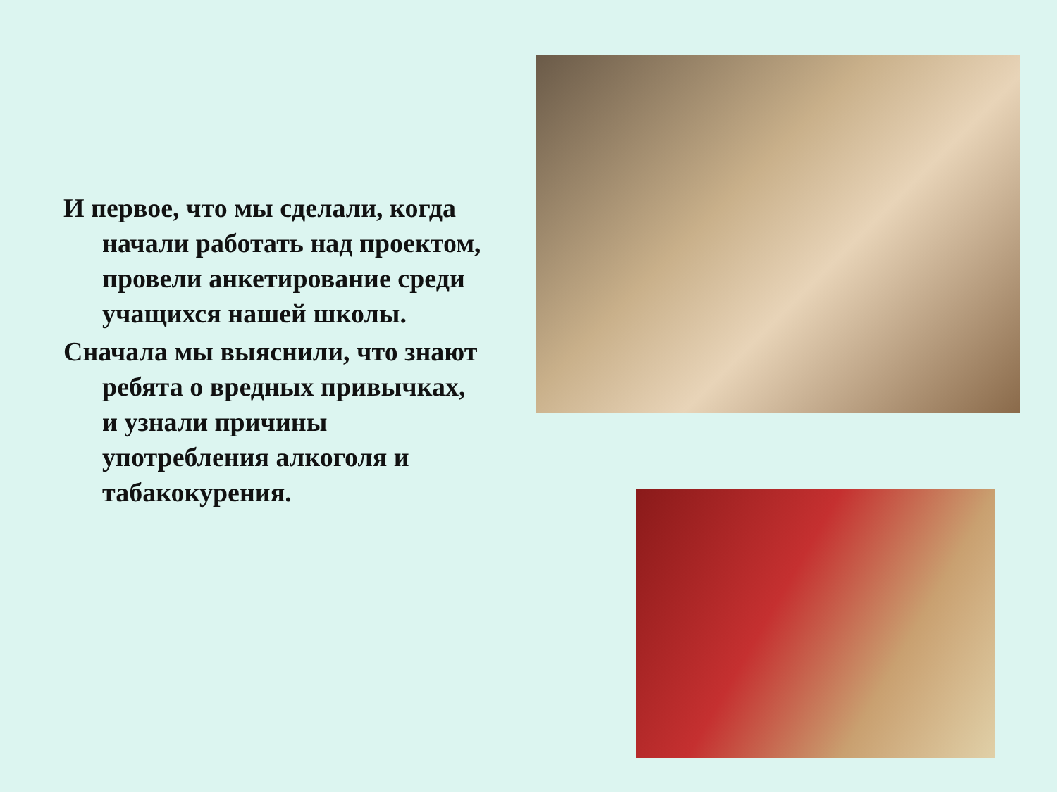И первое, что мы сделали, когда начали работать над проектом, провели анкетирование среди учащихся нашей школы.
Сначала мы выяснили, что знают ребята о вредных привычках, и узнали причины употребления алкоголя и табакокурения.